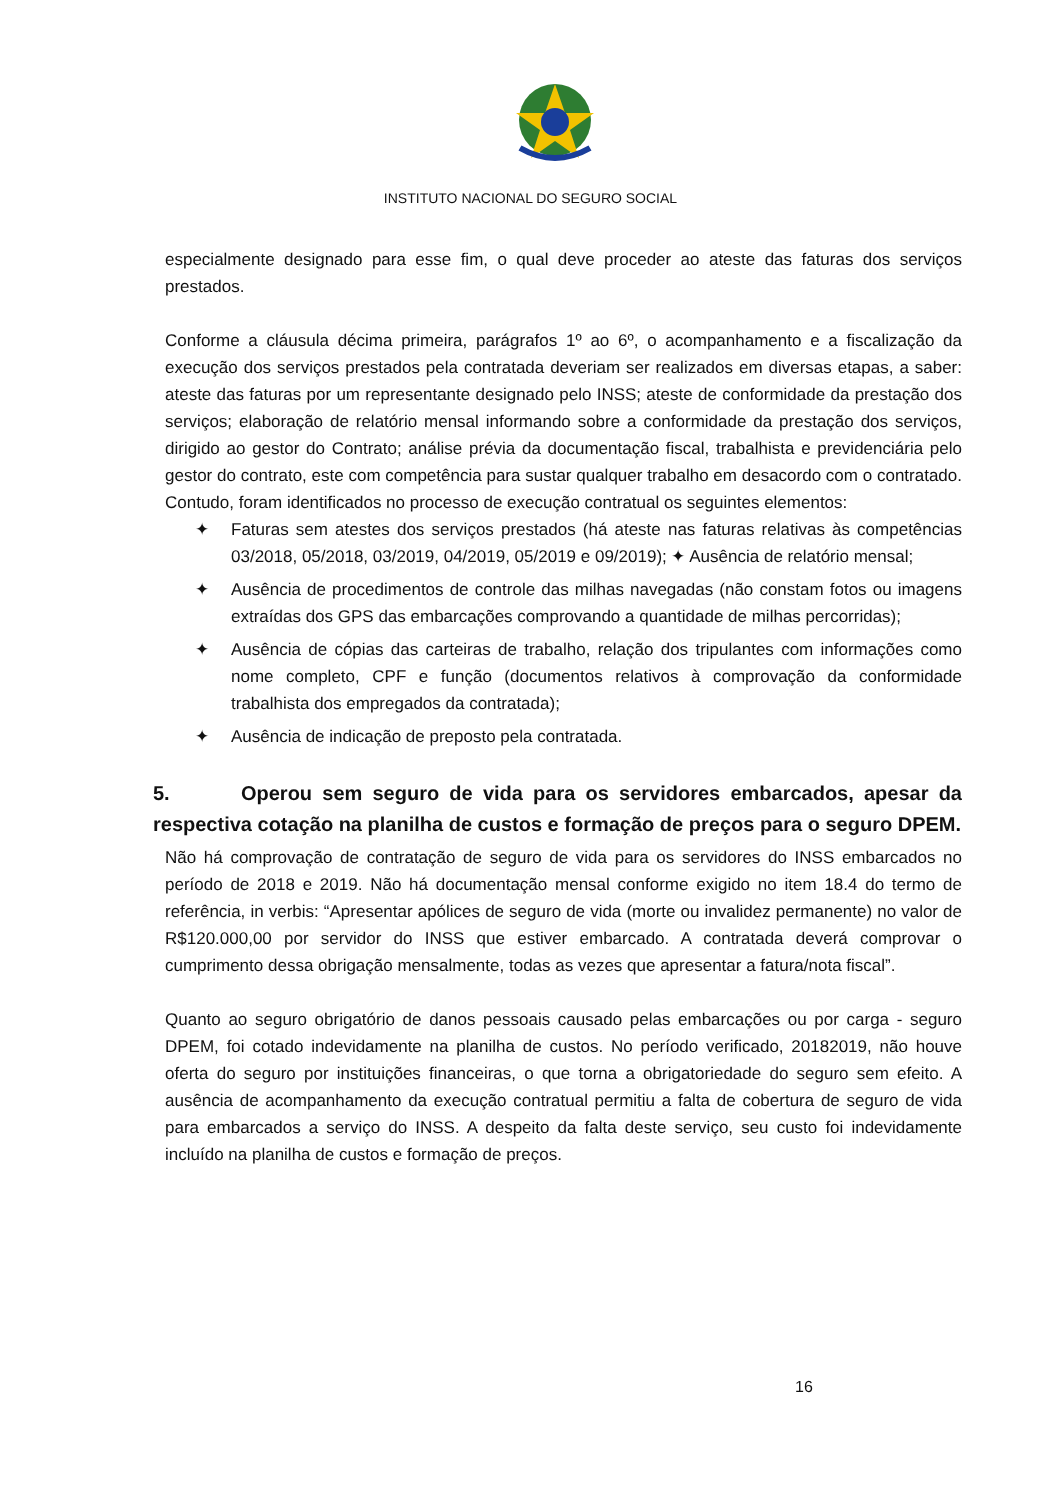INSTITUTO NACIONAL DO SEGURO SOCIAL
especialmente designado para esse fim, o qual deve proceder ao ateste das faturas dos serviços prestados.
Conforme a cláusula décima primeira, parágrafos 1º ao 6º, o acompanhamento e a fiscalização da execução dos serviços prestados pela contratada deveriam ser realizados em diversas etapas, a saber: ateste das faturas por um representante designado pelo INSS; ateste de conformidade da prestação dos serviços; elaboração de relatório mensal informando sobre a conformidade da prestação dos serviços, dirigido ao gestor do Contrato; análise prévia da documentação fiscal, trabalhista e previdenciária pelo gestor do contrato, este com competência para sustar qualquer trabalho em desacordo com o contratado. Contudo, foram identificados no processo de execução contratual os seguintes elementos:
✦ Faturas sem atestes dos serviços prestados (há ateste nas faturas relativas às competências 03/2018, 05/2018, 03/2019, 04/2019, 05/2019 e 09/2019); ✦ Ausência de relatório mensal;
✦ Ausência de procedimentos de controle das milhas navegadas (não constam fotos ou imagens extraídas dos GPS das embarcações comprovando a quantidade de milhas percorridas);
✦ Ausência de cópias das carteiras de trabalho, relação dos tripulantes com informações como nome completo, CPF e função (documentos relativos à comprovação da conformidade trabalhista dos empregados da contratada);
✦ Ausência de indicação de preposto pela contratada.
5. Operou sem seguro de vida para os servidores embarcados, apesar da respectiva cotação na planilha de custos e formação de preços para o seguro DPEM.
Não há comprovação de contratação de seguro de vida para os servidores do INSS embarcados no período de 2018 e 2019. Não há documentação mensal conforme exigido no item 18.4 do termo de referência, in verbis: “Apresentar apólices de seguro de vida (morte ou invalidez permanente) no valor de R$120.000,00 por servidor do INSS que estiver embarcado. A contratada deverá comprovar o cumprimento dessa obrigação mensalmente, todas as vezes que apresentar a fatura/nota fiscal”.
Quanto ao seguro obrigatório de danos pessoais causado pelas embarcações ou por carga - seguro DPEM, foi cotado indevidamente na planilha de custos. No período verificado, 20182019, não houve oferta do seguro por instituições financeiras, o que torna a obrigatoriedade do seguro sem efeito. A ausência de acompanhamento da execução contratual permitiu a falta de cobertura de seguro de vida para embarcados a serviço do INSS. A despeito da falta deste serviço, seu custo foi indevidamente incluído na planilha de custos e formação de preços.
16